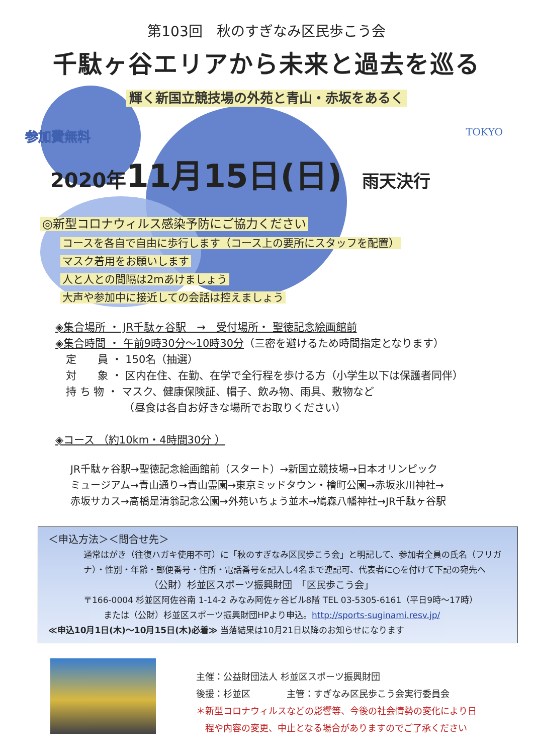第103回　秋のすぎなみ区民歩こう会
千駄ヶ谷エリアから未来と過去を巡る
輝く新国立競技場の外苑と青山・赤坂をあるく
TOKYO
参加費無料
2020年 11月15日(日) 雨天決行
◎新型コロナウィルス感染予防にご協力ください
コースを各自で自由に歩行します（コース上の要所にスタッフを配置）
マスク着用をお願いします
人と人との間隔は2mあけましょう
大声や参加中に接近しての会話は控えましょう
◈集合場所 ・ JR千駄ヶ谷駅　→　受付場所・ 聖徳記念絵画館前
◈集合時間 ・ 午前9時30分～10時30分（三密を避けるため時間指定となります）
　定　　員 ・ 150名（抽選）
　対　　象 ・ 区内在住、在勤、在学で全行程を歩ける方（小学生以下は保護者同伴）
　持 ち 物 ・ マスク、健康保険証、帽子、飲み物、雨具、敷物など
　　　　　　　（昼食は各自お好きな場所でお取りください）
◈コース （約10km・4時間30分 ）
JR千駄ヶ谷駅→聖徳記念絵画館前（スタート）→新国立競技場→日本オリンピック
ミュージアム→青山通り→青山霊園→東京ミッドタウン・檜町公園→赤坂氷川神社→
赤坂サカス→高橋是清翁記念公園→外苑いちょう並木→鳩森八幡神社→JR千駄ヶ谷駅
＜申込方法＞＜問合せ先＞
通常はがき（往復ハガキ使用不可）に「秋のすぎなみ区民歩こう会」と明記して、参加者全員の氏名（フリガナ）・性別・年齢・郵便番号・住所・電話番号を記入し4名まで連記可、代表者に○を付けて下記の宛先へ
（公財）杉並区スポーツ振興財団　「区民歩こう会」
〒166-0004 杉並区阿佐谷南 1-14-2 みなみ阿佐ヶ谷ビル8階 TEL 03-5305-6161（平日9時～17時）
または（公財）杉並区スポーツ振興財団HPより申込。http://sports-suginami.resv.jp/
≪申込10月1日(木)～10月15日(木)必着≫ 当落結果は10月21日以降のお知らせになります
主催：公益財団法人 杉並区スポーツ振興財団
後援：杉並区　　　　主管：すぎなみ区民歩こう会実行委員会
＊新型コロナウィルスなどの影響等、今後の社会情勢の変化により日
　程や内容の変更、中止となる場合がありますのでご了承ください